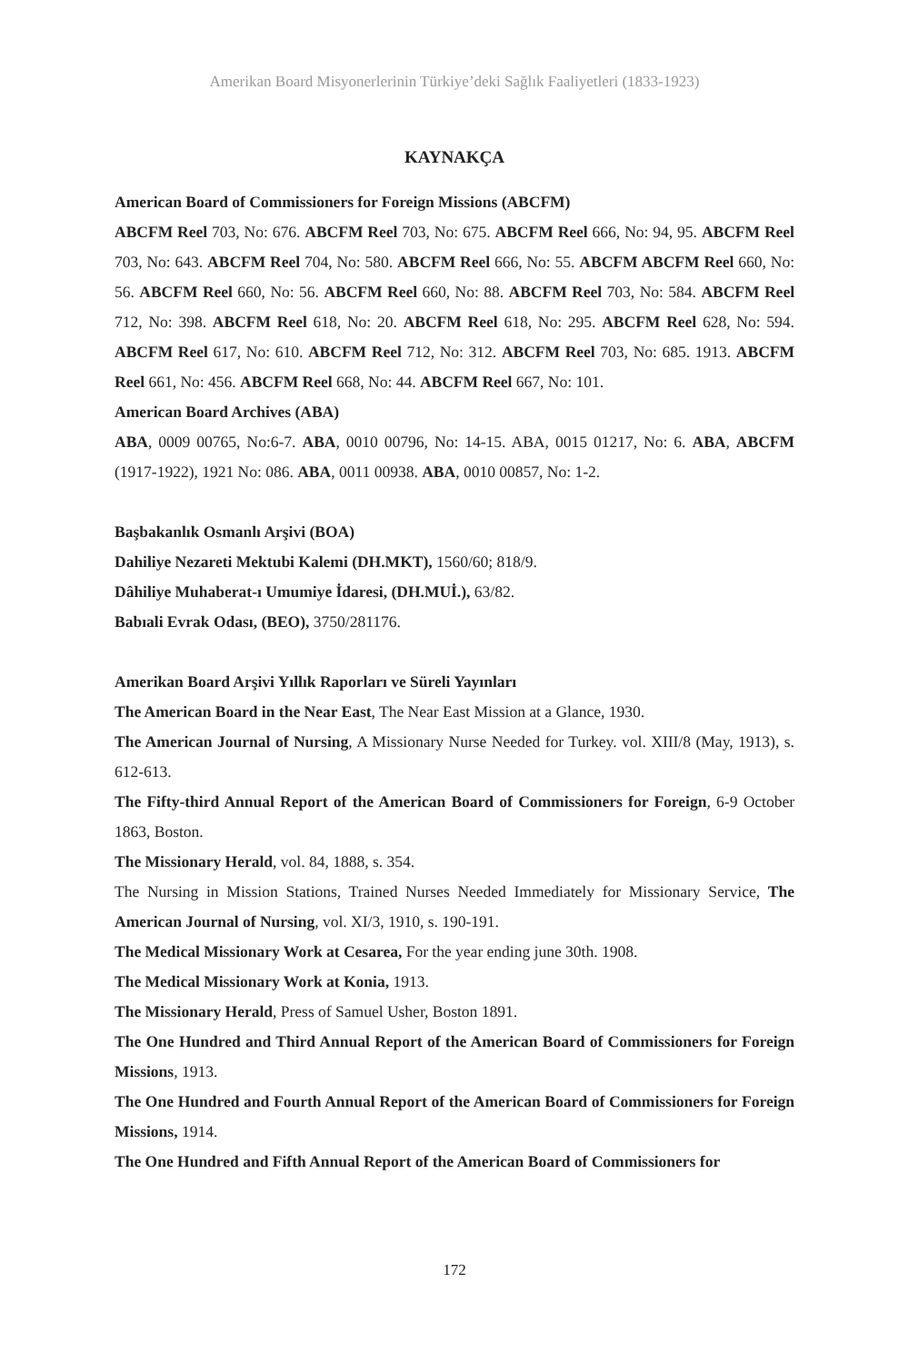Amerikan Board Misyonerlerinin Türkiye’deki Sağlık Faaliyetleri (1833-1923)
KAYNAKÇA
American Board of Commissioners for Foreign Missions (ABCFM)
ABCFM Reel 703, No: 676. ABCFM Reel 703, No: 675. ABCFM Reel 666, No: 94, 95. ABCFM Reel 703, No: 643. ABCFM Reel 704, No: 580. ABCFM Reel 666, No: 55. ABCFM ABCFM Reel 660, No: 56. ABCFM Reel 660, No: 56. ABCFM Reel 660, No: 88. ABCFM Reel 703, No: 584. ABCFM Reel 712, No: 398. ABCFM Reel 618, No: 20. ABCFM Reel 618, No: 295. ABCFM Reel 628, No: 594. ABCFM Reel 617, No: 610. ABCFM Reel 712, No: 312. ABCFM Reel 703, No: 685. 1913. ABCFM Reel 661, No: 456. ABCFM Reel 668, No: 44. ABCFM Reel 667, No: 101.
American Board Archives (ABA)
ABA, 0009 00765, No:6-7. ABA, 0010 00796, No: 14-15. ABA, 0015 01217, No: 6. ABA, ABCFM (1917-1922), 1921 No: 086. ABA, 0011 00938. ABA, 0010 00857, No: 1-2.
Başbakanlık Osmanlı Arşivi (BOA)
Dahiliye Nezareti Mektubi Kalemi (DH.MKT), 1560/60; 818/9.
Dâhiliye Muhaberat-ı Umumiye İdaresi, (DH.MUİ.), 63/82.
Babıali Evrak Odası, (BEO), 3750/281176.
Amerikan Board Arşivi Yıllık Raporları ve Süreli Yayınları
The American Board in the Near East, The Near East Mission at a Glance, 1930.
The American Journal of Nursing, A Missionary Nurse Needed for Turkey. vol. XIII/8 (May, 1913), s. 612-613.
The Fifty-third Annual Report of the American Board of Commissioners for Foreign, 6-9 October 1863, Boston.
The Missionary Herald, vol. 84, 1888, s. 354.
The Nursing in Mission Stations, Trained Nurses Needed Immediately for Missionary Service, The American Journal of Nursing, vol. XI/3, 1910, s. 190-191.
The Medical Missionary Work at Cesarea, For the year ending june 30th. 1908.
The Medical Missionary Work at Konia, 1913.
The Missionary Herald, Press of Samuel Usher, Boston 1891.
The One Hundred and Third Annual Report of the American Board of Commissioners for Foreign Missions, 1913.
The One Hundred and Fourth Annual Report of the American Board of Commissioners for Foreign Missions, 1914.
The One Hundred and Fifth Annual Report of the American Board of Commissioners for
172